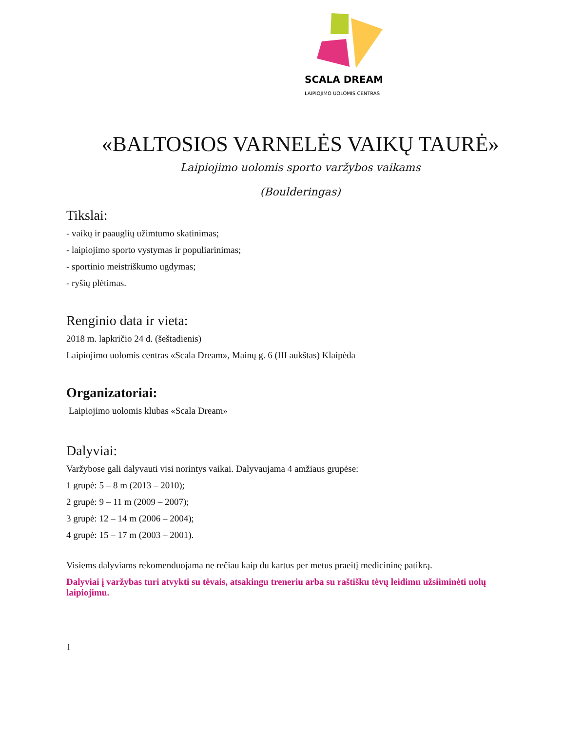SCALA DREAM
LAIPIOJIMO UOLOMIS CENTRAS
«BALTOSIOS VARNELĖS VAIKŲ TAURĖ»
Laipiojimo uolomis sporto varžybos vaikams
(Boulderingas)
Tikslai:
- vaikų ir paauglių užimtumo skatinimas;
- laipiojimo sporto vystymas ir populiarinimas;
- sportinio meistriškumo ugdymas;
- ryšių plėtimas.
Renginio data ir vieta:
2018 m. lapkričio 24 d. (šeštadienis)
Laipiojimo uolomis centras «Scala Dream», Mainų g. 6 (III aukštas) Klaipėda
Organizatoriai:
Laipiojimo uolomis klubas «Scala Dream»
Dalyviai:
Varžybose gali dalyvauti visi norintys vaikai. Dalyvaujama 4 amžiaus grupėse:
1 grupė: 5 – 8 m (2013 – 2010);
2 grupė: 9 – 11 m (2009 – 2007);
3 grupė: 12 – 14 m (2006 – 2004);
4 grupė: 15 – 17 m (2003 – 2001).
Visiems dalyviams rekomenduojama ne rečiau kaip du kartus per metus praeitį medicininę patikrą.
Dalyviai į varžybas turi atvykti su tėvais, atsakingu treneriu arba su raštišku tėvų leidimu užsiiminėti uolų laipiojimu.
1